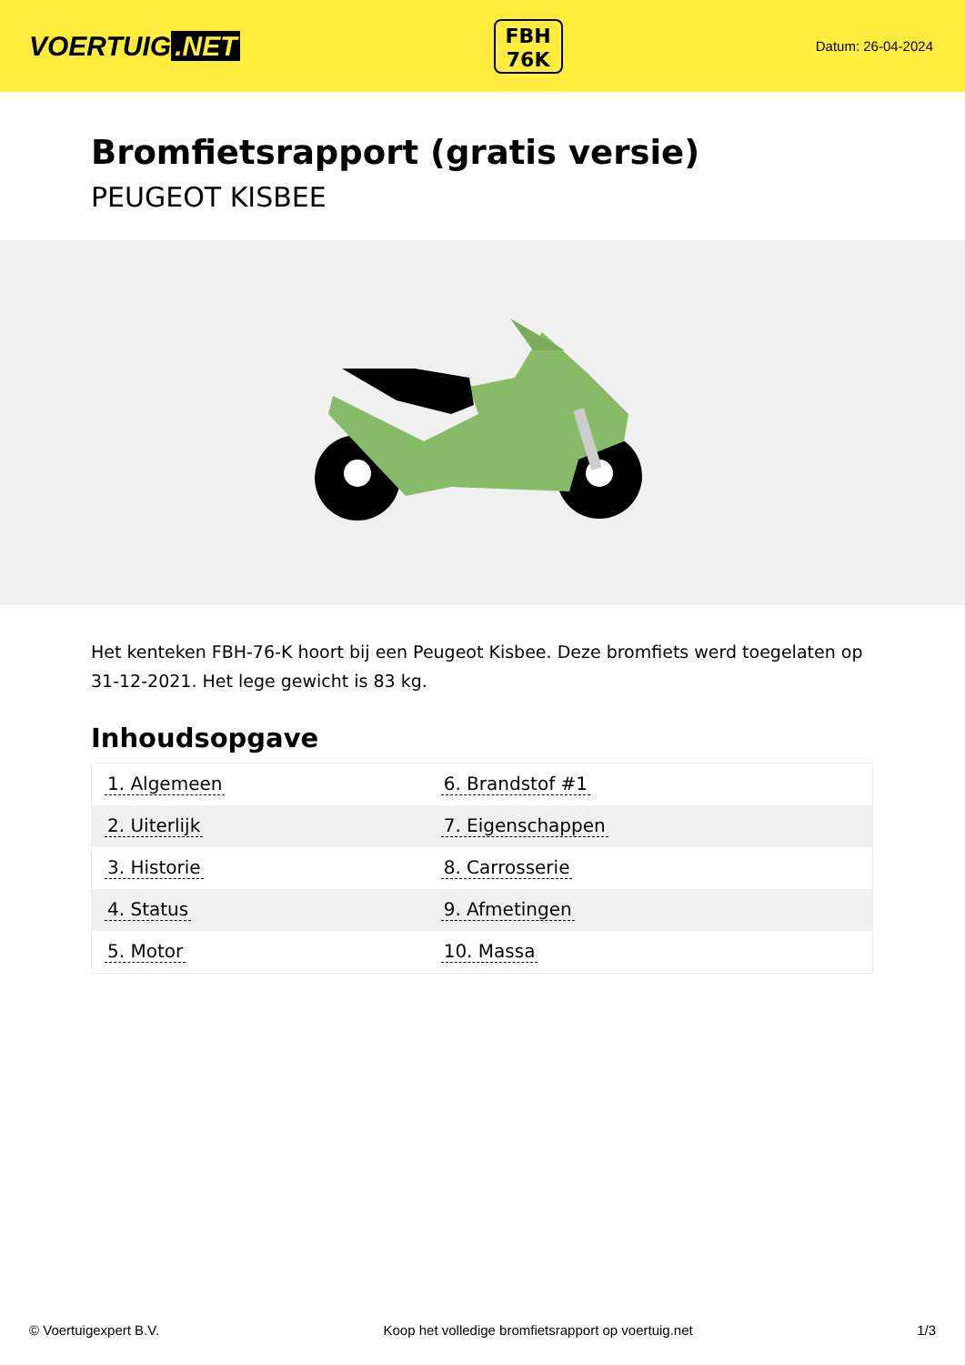VOERTUIG.NET
FBH
76K
Datum: 26-04-2024
Bromfietsrapport (gratis versie)
PEUGEOT KISBEE
Het kenteken FBH-76-K hoort bij een Peugeot Kisbee. Deze bromfiets werd toegelaten op 31-12-2021. Het lege gewicht is 83 kg.
Inhoudsopgave
| 1. Algemeen | 6. Brandstof #1 |
| 2. Uiterlijk | 7. Eigenschappen |
| 3. Historie | 8. Carrosserie |
| 4. Status | 9. Afmetingen |
| 5. Motor | 10. Massa |
© Voertuigexpert B.V. Koop het volledige bromfietsrapport op voertuig.net 1/3